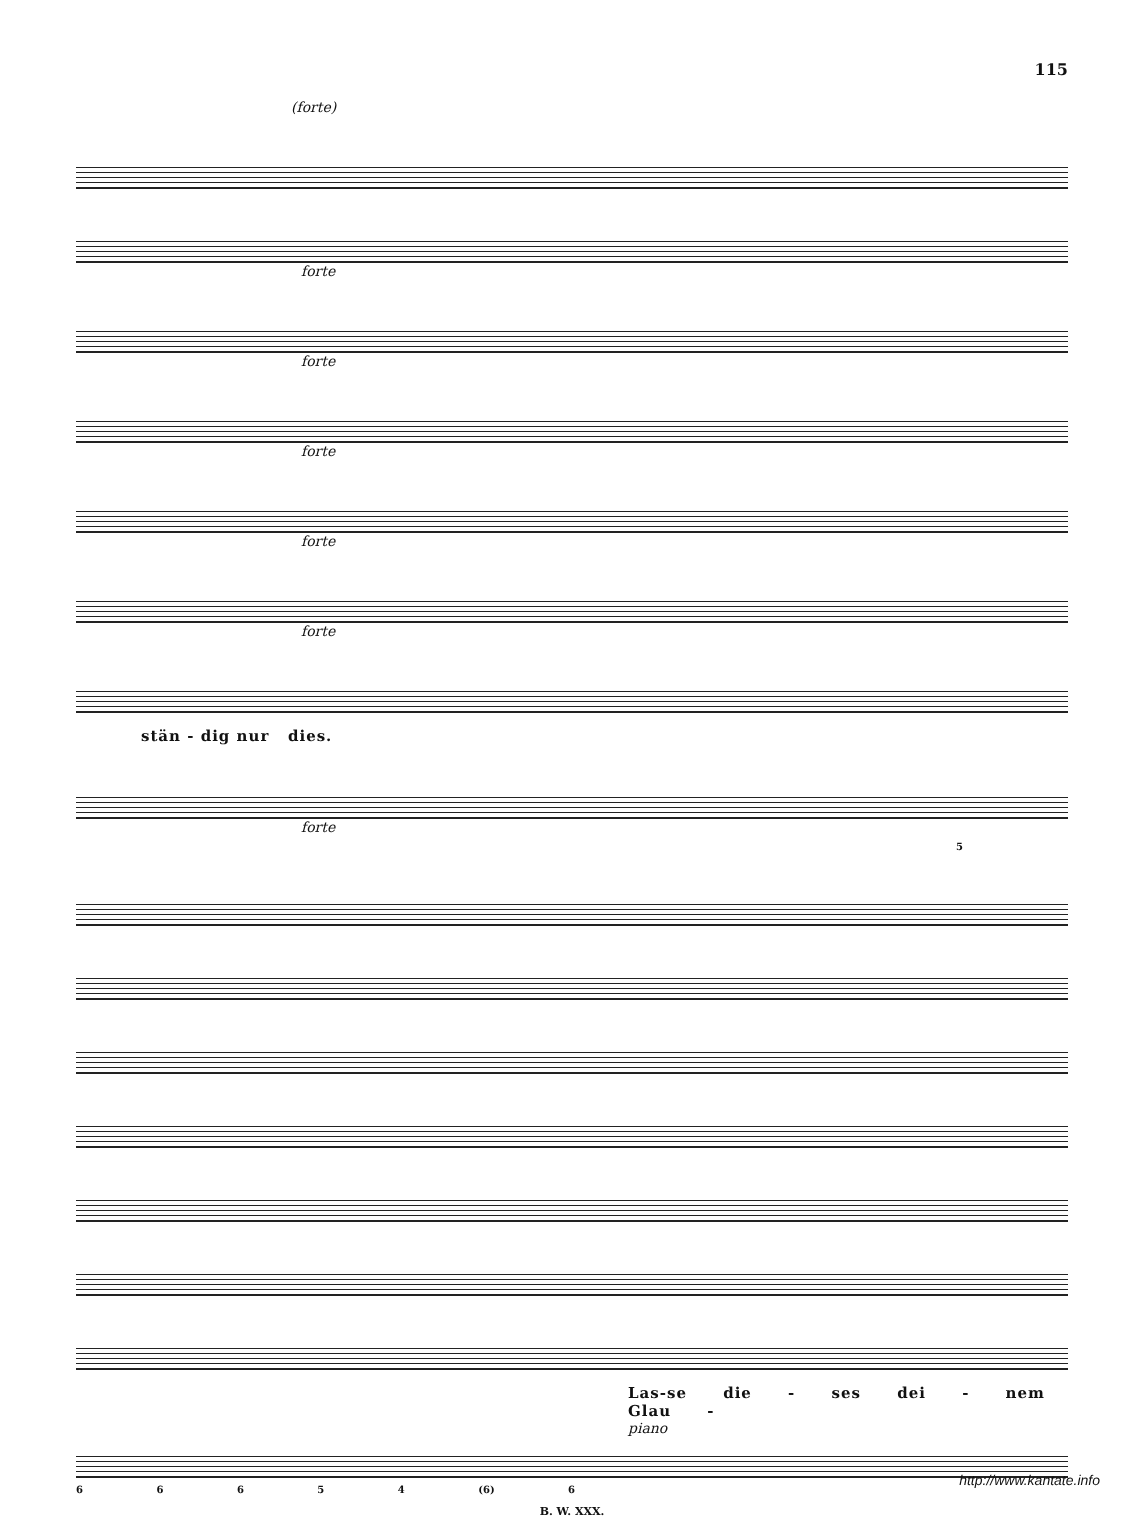115
(forte)
forte
forte
forte
forte
forte
stän - dig nur dies.
forte
5
Las-se die - ses dei - nem Glau -
piano
6 6 6 5 4 (6) 6
B. W. XXX.
http://www.kantate.info